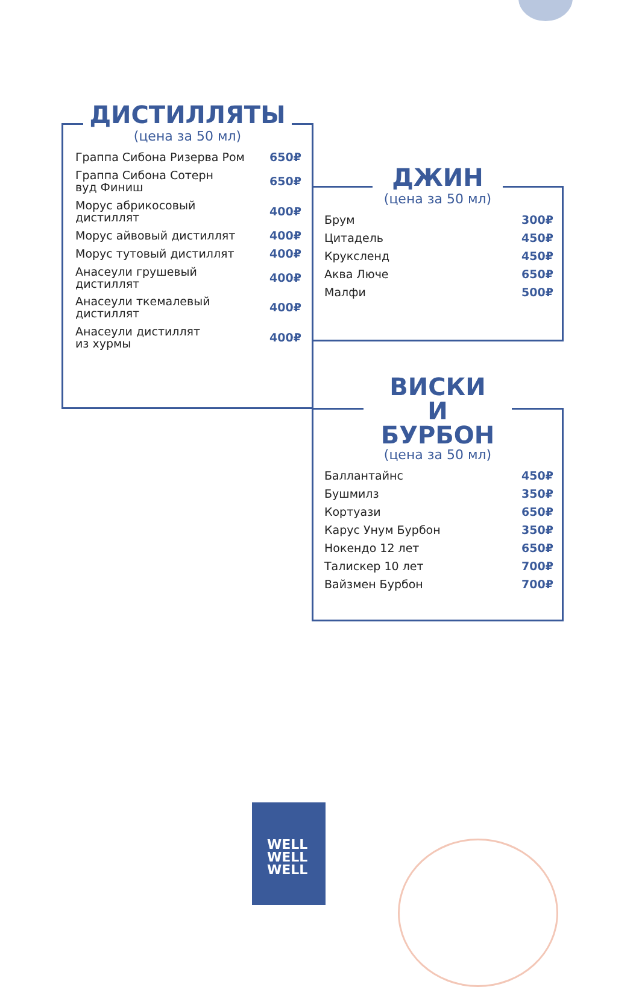ДИСТИЛЛЯТЫ
(цена за 50 мл)
| Граппа Сибона Ризерва Ром | 650₽ |
| Граппа Сибона Сотерн вуд Финиш | 650₽ |
| Морус абрикосовый дистиллят | 400₽ |
| Морус айвовый дистиллят | 400₽ |
| Морус тутовый дистиллят | 400₽ |
| Анасеули грушевый дистиллят | 400₽ |
| Анасеули ткемалевый дистиллят | 400₽ |
| Анасеули дистиллят из хурмы | 400₽ |
ДЖИН
(цена за 50 мл)
| Брум | 300₽ |
| Цитадель | 450₽ |
| Круксленд | 450₽ |
| Аква Люче | 650₽ |
| Малфи | 500₽ |
ВИСКИ
И БУРБОН
(цена за 50 мл)
| Баллантайнс | 450₽ |
| Бушмилз | 350₽ |
| Кортуази | 650₽ |
| Карус Унум Бурбон | 350₽ |
| Нокендо 12 лет | 650₽ |
| Талискер 10 лет | 700₽ |
| Вайзмен Бурбон | 700₽ |
WELL
WELL
WELL